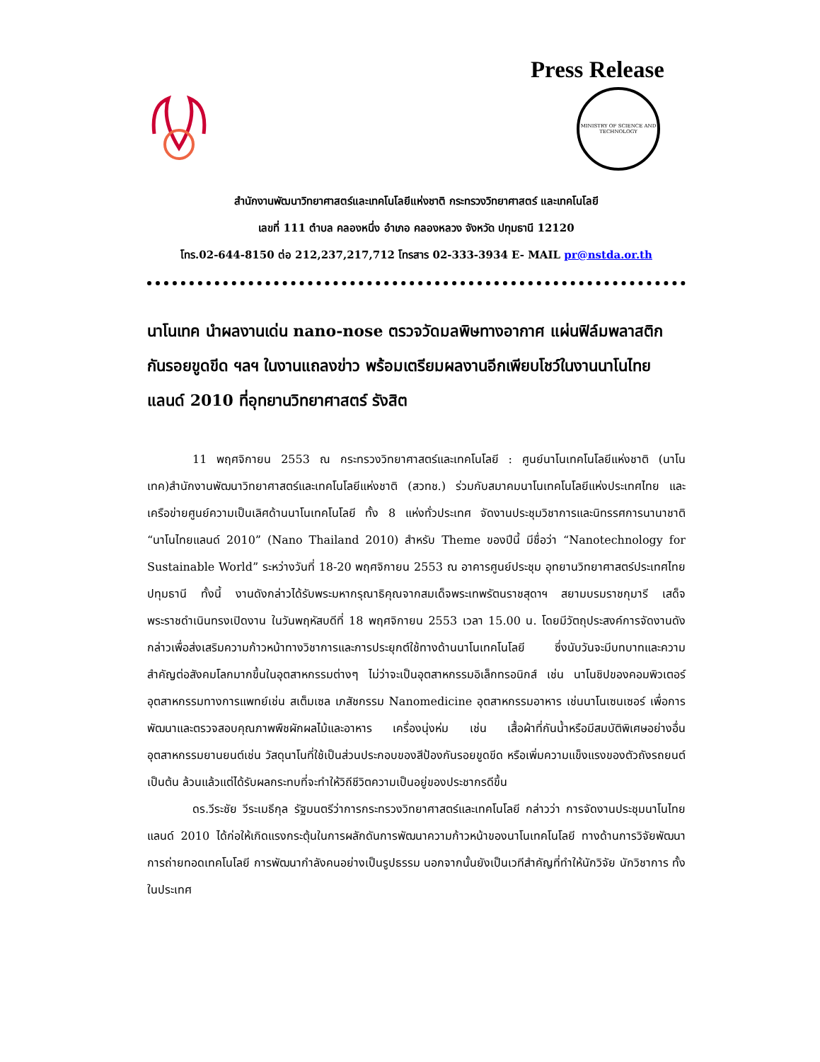Press Release
MINISTRY OF SCIENCE AND TECHNOLOGY
สำนักงานพัฒนาวิทยาศาสตร์และเทคโนโลยีแห่งชาติ กระทรวงวิทยาศาสตร์ และเทคโนโลยี
เลขที่ 111 ตำบล คลองหนึ่ง อำเภอ คลองหลวง จังหวัด ปทุมธานี 12120
โทร.02-644-8150 ต่อ 212,237,217,712 โทรสาร 02-333-3934 E- MAIL pr@nstda.or.th
นาโนเทค นำผลงานเด่น nano-nose ตรวจวัดมลพิษทางอากาศ แผ่นฟิล์มพลาสติก กันรอยขูดขีด ฯลฯ ในงานแถลงข่าว พร้อมเตรียมผลงานอีกเพียบโชว์ในงานนาโนไทยแลนด์ 2010 ที่อุทยานวิทยาศาสตร์ รังสิต
11 พฤศจิกายน 2553 ณ กระทรวงวิทยาศาสตร์และเทคโนโลยี : ศูนย์นาโนเทคโนโลยีแห่งชาติ (นาโนเทค)สำนักงานพัฒนาวิทยาศาสตร์และเทคโนโลยีแห่งชาติ (สวทช.) ร่วมกับสมาคมนาโนเทคโนโลยีแห่งประเทศไทย และเครือข่ายศูนย์ความเป็นเลิศด้านนาโนเทคโนโลยี ทั้ง 8 แห่งทั่วประเทศ จัดงานประชุมวิชาการและนิทรรศการนานาชาติ “นาโนไทยแลนด์ 2010” (Nano Thailand 2010) สำหรับ Theme ของปีนี้ มีชื่อว่า “Nanotechnology for Sustainable World” ระหว่างวันที่ 18-20 พฤศจิกายน 2553 ณ อาคารศูนย์ประชุม อุทยานวิทยาศาสตร์ประเทศไทย ปทุมธานี ทั้งนี้ งานดังกล่าวได้รับพระมหากรุณาธิคุณจากสมเด็จพระเทพรัตนราชสุดาฯ สยามบรมราชกุมารี เสด็จพระราชดำเนินทรงเปิดงาน ในวันพฤหัสบดีที่ 18 พฤศจิกายน 2553 เวลา 15.00 น. โดยมีวัตถุประสงค์การจัดงานดังกล่าวเพื่อส่งเสริมความก้าวหน้าทางวิชาการและการประยุกต์ใช้ทางด้านนาโนเทคโนโลยี ซึ่งนับวันจะมีบทบาทและความสำคัญต่อสังคมโลกมากขึ้นในอุตสาหกรรมต่างๆ ไม่ว่าจะเป็นอุตสาหกรรมอิเล็กทรอนิกส์ เช่น นาโนชิปของคอมพิวเตอร์ อุตสาหกรรมทางการแพทย์เช่น สเต็มเซล เภสัชกรรม Nanomedicine อุตสาหกรรมอาหาร เช่นนาโนเซนเซอร์ เพื่อการพัฒนาและตรวจสอบคุณภาพพืชผักผลไม้และอาหาร เครื่องนุ่งห่ม เช่น เสื้อผ้าที่กันน้ำหรือมีสมบัติพิเศษอย่างอื่น อุตสาหกรรมยานยนต์เช่น วัสดุนาโนที่ใช้เป็นส่วนประกอบของสีป้องกันรอยขูดขีด หรือเพิ่มความแข็งแรงของตัวถังรถยนต์ เป็นต้น ล้วนแล้วแต่ได้รับผลกระทบที่จะทำให้วิถีชีวิตความเป็นอยู่ของประชากรดีขึ้น
ดร.วีระชัย วีระเมธีกุล รัฐมนตรีว่าการกระทรวงวิทยาศาสตร์และเทคโนโลยี กล่าวว่า การจัดงานประชุมนาโนไทยแลนด์ 2010 ได้ก่อให้เกิดแรงกระตุ้นในการผลักดันการพัฒนาความก้าวหน้าของนาโนเทคโนโลยี ทางด้านการวิจัยพัฒนา การถ่ายทอดเทคโนโลยี การพัฒนากำลังคนอย่างเป็นรูปธรรม นอกจากนั้นยังเป็นเวทีสำคัญที่ทำให้นักวิจัย นักวิชาการ ทั้งในประเทศ